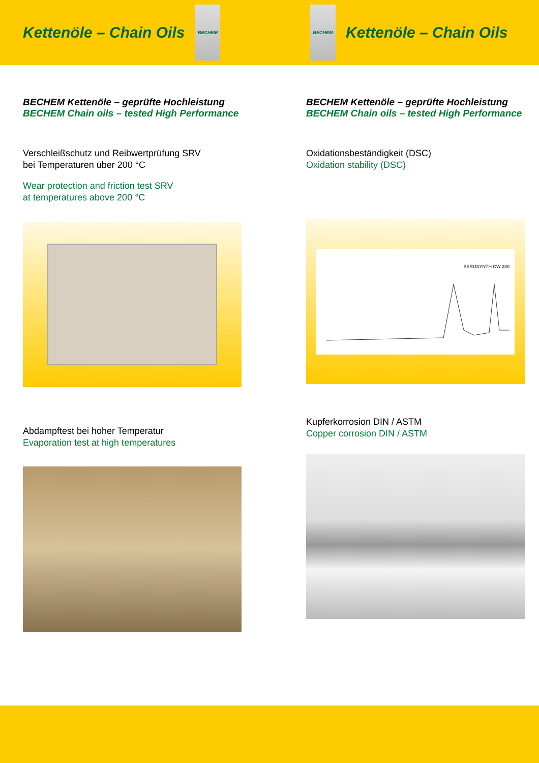Kettenöle – Chain Oils
BECHEM
BECHEM
Kettenöle – Chain Oils
BECHEM Kettenöle – geprüfte Hochleistung
BECHEM Chain oils – tested High Performance
Verschleißschutz und Reibwertprüfung SRV
bei Temperaturen über 200 °C
Wear protection and friction test SRV
at temperatures above 200 °C
Abdampftest bei hoher Temperatur
Evaporation test at high temperatures
BECHEM Kettenöle – geprüfte Hochleistung
BECHEM Chain oils – tested High Performance
Oxidationsbeständigkeit (DSC)
Oxidation stability (DSC)
BERUSYNTH CW 280
Kupferkorrosion DIN / ASTM
Copper corrosion DIN / ASTM